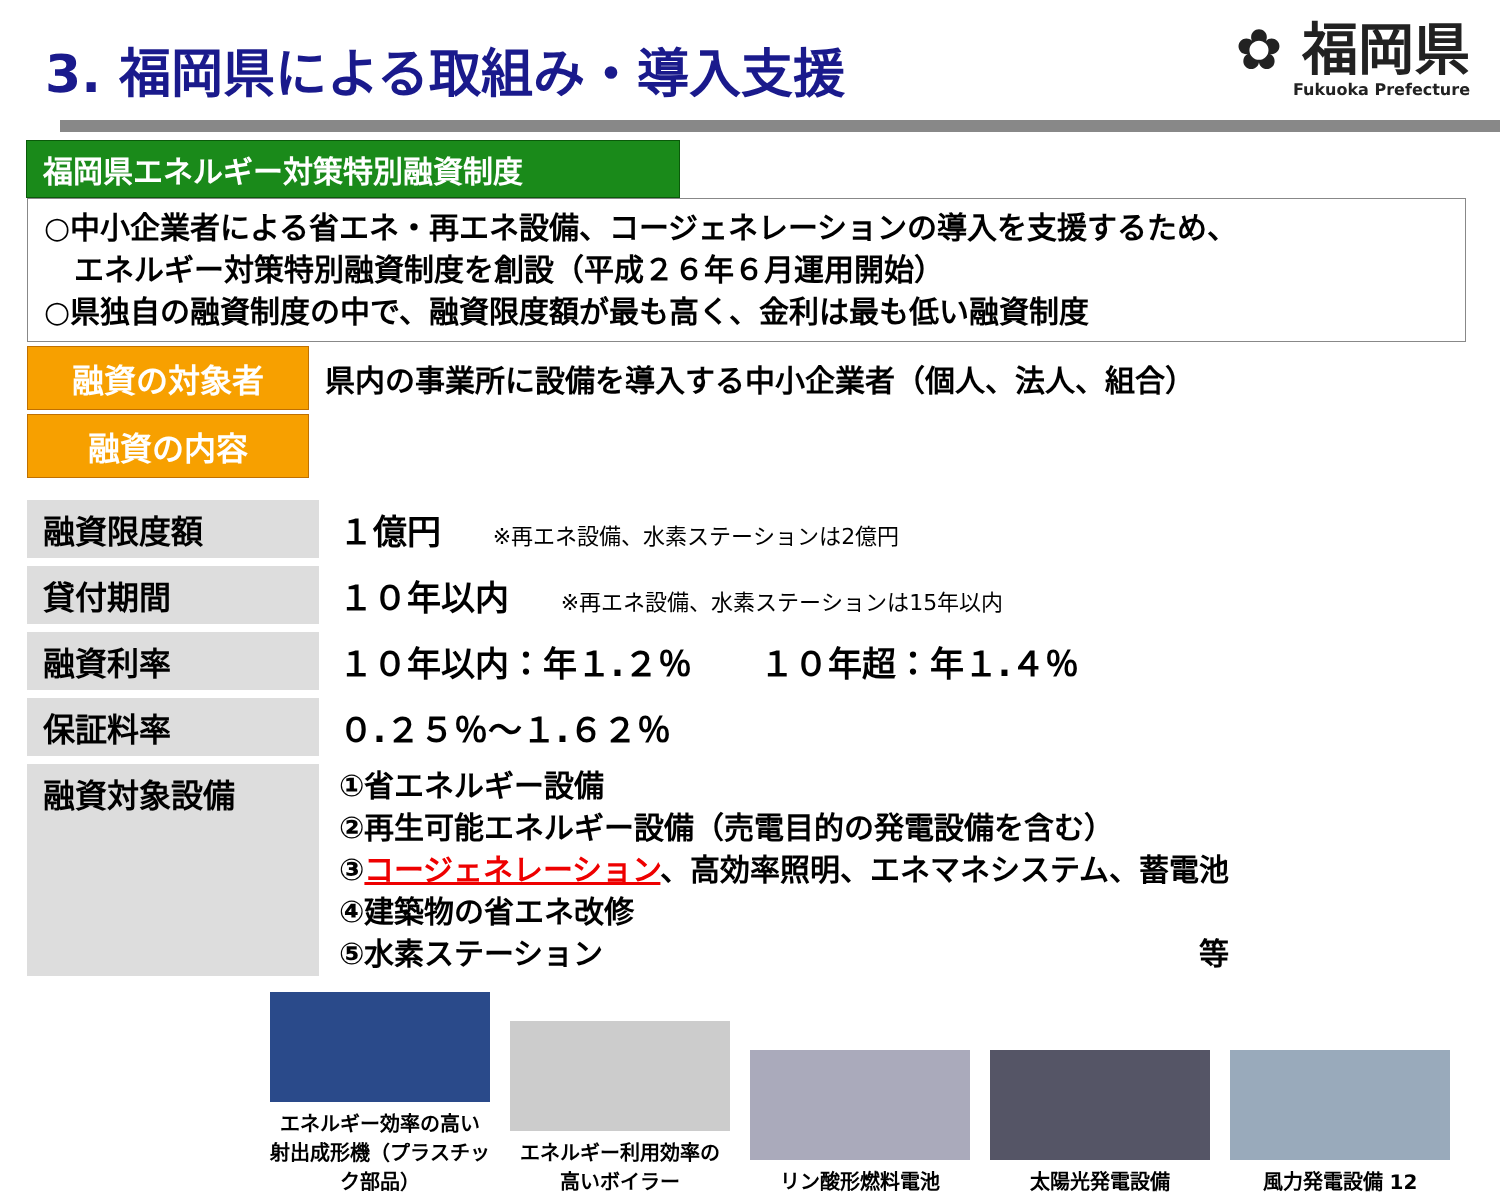3. 福岡県による取組み・導入支援
✿ 福岡県
Fukuoka Prefecture
福岡県エネルギー対策特別融資制度
○中小企業者による省エネ・再エネ設備、コージェネレーションの導入を支援するため、
　エネルギー対策特別融資制度を創設（平成２６年６月運用開始）
○県独自の融資制度の中で、融資限度額が最も高く、金利は最も低い融資制度
融資の対象者
県内の事業所に設備を導入する中小企業者（個人、法人、組合）
融資の内容
| 融資限度額 | １億円 ※再エネ設備、水素ステーションは2億円 |
| 貸付期間 | １０年以内 ※再エネ設備、水素ステーションは15年以内 |
| 融資利率 | １０年以内：年１.２％ １０年超：年１.４％ |
| 保証料率 | ０.２５％～１.６２％ |
| 融資対象設備 | ①省エネルギー設備 ②再生可能エネルギー設備（売電目的の発電設備を含む） ③ コージェネレーション 、高効率照明、エネマネシステム、蓄電池 ④建築物の省エネ改修 ⑤水素ステーション 等 |
エネルギー効率の高い 射出成形機（プラスチック部品）
エネルギー利用効率の 高いボイラー
リン酸形燃料電池
太陽光発電設備
風力発電設備 12